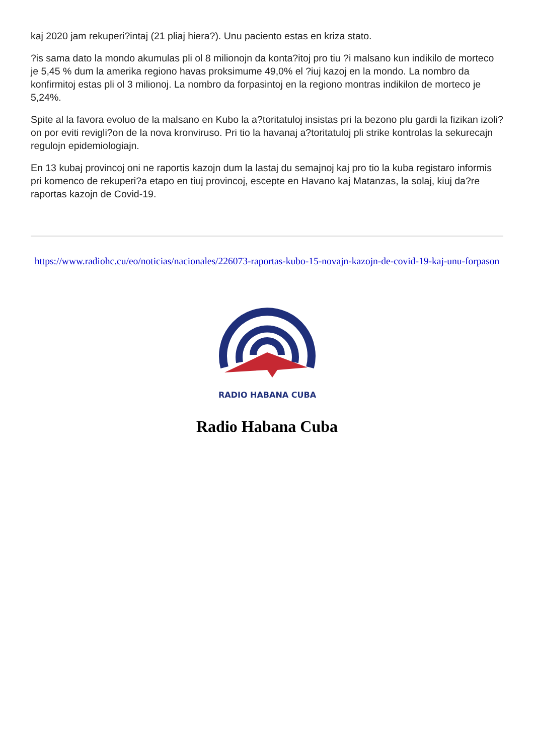kaj 2020 jam rekuperi?intaj (21 pliaj hiera?). Unu paciento estas en kriza stato.
?is sama dato la mondo akumulas pli ol 8 milionojn da konta?itoj pro tiu ?i malsano kun indikilo de morteco je 5,45 % dum la amerika regiono havas proksimume 49,0% el ?iuj kazoj en la mondo. La nombro da konfirmitoj estas pli ol 3 milionoj. La nombro da forpasintoj en la regiono montras indikilon de morteco je 5,24%.
Spite al la favora evoluo de la malsano en Kubo la a?toritatuloj insistas pri la bezono plu gardi la fizikan izoli?on por eviti revigli?on de la nova kronviruso. Pri tio la havanaj a?toritatuloj pli strike kontrolas la sekurecajn regulojn epidemiologiajn.
En 13 kubaj provincoj oni ne raportis kazojn dum la lastaj du semajnoj kaj pro tio la kuba registaro informis pri komenco de rekuperi?a etapo en tiuj provincoj, escepte en Havano kaj Matanzas, la solaj, kiuj da?re raportas kazojn de Covid-19.
https://www.radiohc.cu/eo/noticias/nacionales/226073-raportas-kubo-15-novajn-kazojn-de-covid-19-kaj-unu-forpason
RADIO HABANA CUBA
Radio Habana Cuba